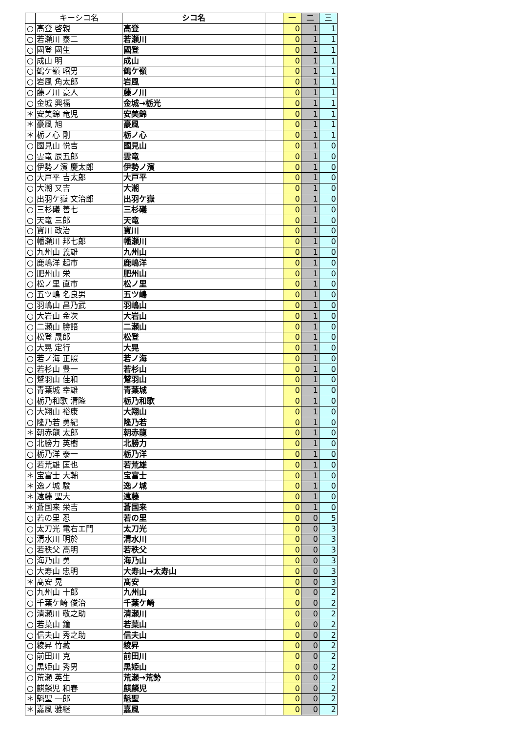| | キーシコ名 | シコ名 | | 一 | 二 | 三 |
| --- | --- | --- | --- | --- | --- | --- |
| ○ | 高登 啓親 | 高登 | | 0 | 1 | 1 |
| ○ | 若瀬川 泰二 | 若瀬川 | | 0 | 1 | 1 |
| ○ | 國登 國生 | 國登 | | 0 | 1 | 1 |
| ○ | 成山 明 | 成山 | | 0 | 1 | 1 |
| ○ | 鶴ケ嶺 昭男 | 鶴ケ嶺 | | 0 | 1 | 1 |
| ○ | 岩風 角太郎 | 岩風 | | 0 | 1 | 1 |
| ○ | 藤ノ川 豪人 | 藤ノ川 | | 0 | 1 | 1 |
| ○ | 金城 興福 | 金城→栃光 | | 0 | 1 | 1 |
| ＊ | 安美錦 竜児 | 安美錦 | | 0 | 1 | 1 |
| ＊ | 豪風 旭 | 豪風 | | 0 | 1 | 1 |
| ＊ | 栃ノ心 剛 | 栃ノ心 | | 0 | 1 | 1 |
| ○ | 國見山 悦吉 | 國見山 | | 0 | 1 | 0 |
| ○ | 雲竜 辰五郎 | 雲竜 | | 0 | 1 | 0 |
| ○ | 伊勢ノ濱 慶太郎 | 伊勢ノ濱 | | 0 | 1 | 0 |
| ○ | 大戸平 吉太郎 | 大戸平 | | 0 | 1 | 0 |
| ○ | 大潮 又吉 | 大潮 | | 0 | 1 | 0 |
| ○ | 出羽ケ嶽 文治郎 | 出羽ケ嶽 | | 0 | 1 | 0 |
| ○ | 三杉礒 善七 | 三杉礒 | | 0 | 1 | 0 |
| ○ | 天竜 三郎 | 天竜 | | 0 | 1 | 0 |
| ○ | 寶川 政治 | 寶川 | | 0 | 1 | 0 |
| ○ | 幡瀬川 邦七郎 | 幡瀬川 | | 0 | 1 | 0 |
| ○ | 九州山 義雄 | 九州山 | | 0 | 1 | 0 |
| ○ | 鹿嶋洋 起市 | 鹿嶋洋 | | 0 | 1 | 0 |
| ○ | 肥州山 栄 | 肥州山 | | 0 | 1 | 0 |
| ○ | 松ノ里 直市 | 松ノ里 | | 0 | 1 | 0 |
| ○ | 五ツ嶋 名良男 | 五ツ嶋 | | 0 | 1 | 0 |
| ○ | 羽嶋山 昌乃武 | 羽嶋山 | | 0 | 1 | 0 |
| ○ | 大岩山 金次 | 大岩山 | | 0 | 1 | 0 |
| ○ | 二瀬山 勝語 | 二瀬山 | | 0 | 1 | 0 |
| ○ | 松登 晟郎 | 松登 | | 0 | 1 | 0 |
| ○ | 大晃 定行 | 大晃 | | 0 | 1 | 0 |
| ○ | 若ノ海 正照 | 若ノ海 | | 0 | 1 | 0 |
| ○ | 若杉山 豊一 | 若杉山 | | 0 | 1 | 0 |
| ○ | 鷲羽山 佳和 | 鷲羽山 | | 0 | 1 | 0 |
| ○ | 青葉城 幸雄 | 青葉城 | | 0 | 1 | 0 |
| ○ | 栃乃和歌 清隆 | 栃乃和歌 | | 0 | 1 | 0 |
| ○ | 大翔山 裕康 | 大翔山 | | 0 | 1 | 0 |
| ○ | 隆乃若 勇紀 | 隆乃若 | | 0 | 1 | 0 |
| ＊ | 朝赤龍 太郎 | 朝赤龍 | | 0 | 1 | 0 |
| ○ | 北勝力 英樹 | 北勝力 | | 0 | 1 | 0 |
| ○ | 栃乃洋 泰一 | 栃乃洋 | | 0 | 1 | 0 |
| ○ | 若荒雄 匡也 | 若荒雄 | | 0 | 1 | 0 |
| ＊ | 宝富士 大輔 | 宝富士 | | 0 | 1 | 0 |
| ＊ | 逸ノ城 駿 | 逸ノ城 | | 0 | 1 | 0 |
| ＊ | 遠藤 聖大 | 遠藤 | | 0 | 1 | 0 |
| ＊ | 蒼国来 栄吉 | 蒼国来 | | 0 | 1 | 0 |
| ○ | 若の里 忍 | 若の里 | | 0 | 0 | 5 |
| ○ | 太刀光 電右エ門 | 太刀光 | | 0 | 0 | 3 |
| ○ | 清水川 明於 | 清水川 | | 0 | 0 | 3 |
| ○ | 若秩父 高明 | 若秩父 | | 0 | 0 | 3 |
| ○ | 海乃山 勇 | 海乃山 | | 0 | 0 | 3 |
| ○ | 大寿山 忠明 | 大寿山→太寿山 | | 0 | 0 | 3 |
| ＊ | 髙安 晃 | 髙安 | | 0 | 0 | 3 |
| ○ | 九州山 十郎 | 九州山 | | 0 | 0 | 2 |
| ○ | 千葉ケ崎 俊治 | 千葉ケ崎 | | 0 | 0 | 2 |
| ○ | 清瀬川 敬之助 | 清瀬川 | | 0 | 0 | 2 |
| ○ | 若葉山 鐘 | 若葉山 | | 0 | 0 | 2 |
| ○ | 信夫山 秀之助 | 信夫山 | | 0 | 0 | 2 |
| ○ | 綾昇 竹藏 | 綾昇 | | 0 | 0 | 2 |
| ○ | 前田川 克 | 前田川 | | 0 | 0 | 2 |
| ○ | 黒姫山 秀男 | 黒姫山 | | 0 | 0 | 2 |
| ○ | 荒瀬 英生 | 荒瀬→荒勢 | | 0 | 0 | 2 |
| ○ | 麒麟児 和春 | 麒麟児 | | 0 | 0 | 2 |
| ＊ | 魁聖 一郎 | 魁聖 | | 0 | 0 | 2 |
| ＊ | 嘉風 雅継 | 嘉風 | | 0 | 0 | 2 |